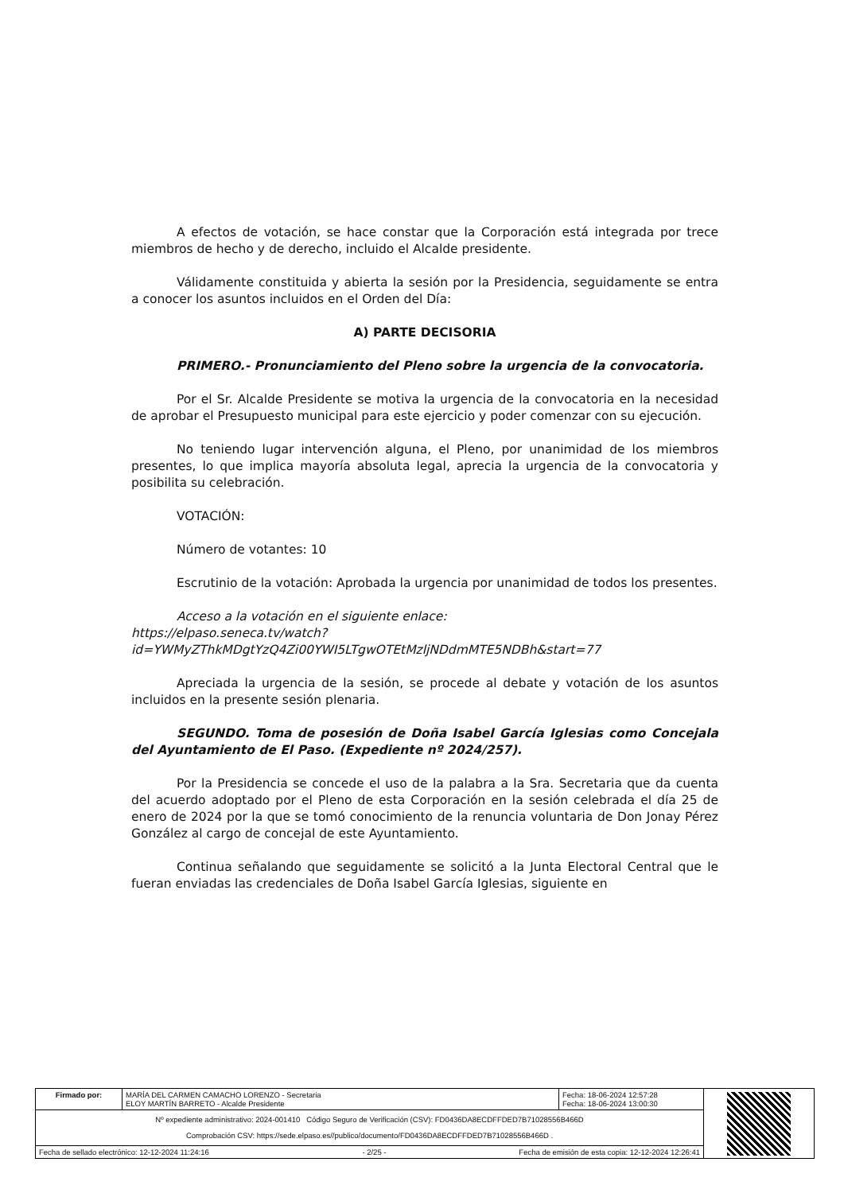A efectos de votación, se hace constar que la Corporación está integrada por trece miembros de hecho y de derecho, incluido el Alcalde presidente.
Válidamente constituida y abierta la sesión por la Presidencia, seguidamente se entra a conocer los asuntos incluidos en el Orden del Día:
A) PARTE DECISORIA
PRIMERO.- Pronunciamiento del Pleno sobre la urgencia de la convocatoria.
Por el Sr. Alcalde Presidente se motiva la urgencia de la convocatoria en la necesidad de aprobar el Presupuesto municipal para este ejercicio y poder comenzar con su ejecución.
No teniendo lugar intervención alguna, el Pleno, por unanimidad de los miembros presentes, lo que implica mayoría absoluta legal, aprecia la urgencia de la convocatoria y posibilita su celebración.
VOTACIÓN:
Número de votantes: 10
Escrutinio de la votación: Aprobada la urgencia por unanimidad de todos los presentes.
Acceso a la votación en el siguiente enlace:
https://elpaso.seneca.tv/watch?id=YWMyZThkMDgtYzQ4Zi00YWI5LTgwOTEtMzljNDdmMTE5NDBh&start=77
Apreciada la urgencia de la sesión, se procede al debate y votación de los asuntos incluidos en la presente sesión plenaria.
SEGUNDO. Toma de posesión de Doña Isabel García Iglesias como Concejala del Ayuntamiento de El Paso. (Expediente nº 2024/257).
Por la Presidencia se concede el uso de la palabra a la Sra. Secretaria que da cuenta del acuerdo adoptado por el Pleno de esta Corporación en la sesión celebrada el día 25 de enero de 2024 por la que se tomó conocimiento de la renuncia voluntaria de Don Jonay Pérez González al cargo de concejal de este Ayuntamiento.
Continua señalando que seguidamente se solicitó a la Junta Electoral Central que le fueran enviadas las credenciales de Doña Isabel García Iglesias, siguiente en
| Firmado por: | MARÍA DEL CARMEN CAMACHO LORENZO - Secretaria ELOY MARTÍN BARRETO - Alcalde Presidente | Fecha: 18-06-2024 12:57:28 Fecha: 18-06-2024 13:00:30 | |
| Nº expediente administrativo: 2024-001410 Código Seguro de Verificación (CSV): FD0436DA8ECDFFDED7B71028556B466D Comprobación CSV: https://sede.elpaso.es//publico/documento/FD0436DA8ECDFFDED7B71028556B466D . | | | |
| Fecha de sellado electrónico: 12-12-2024 11:24:16 - 2/25 - Fecha de emisión de esta copia: 12-12-2024 12:26:41 | | | |